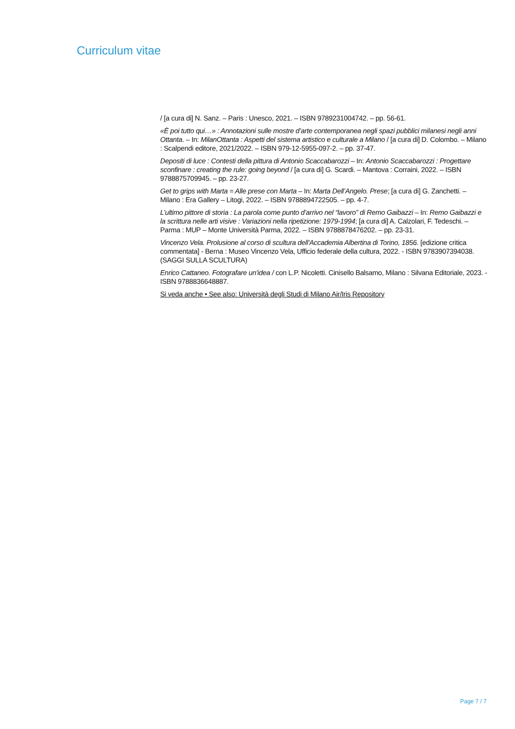Curriculum vitae
/ [a cura di] N. Sanz. – Paris : Unesco, 2021. – ISBN 9789231004742. – pp. 56-61.
«È poi tutto qui…» : Annotazioni sulle mostre d’arte contemporanea negli spazi pubblici milanesi negli anni Ottanta. – In: MilanOttanta : Aspetti del sistema artistico e culturale a Milano / [a cura di] D. Colombo. – Milano : Scalpendi editore, 2021/2022. – ISBN 979-12-5955-097-2. – pp. 37-47.
Depositi di luce : Contesti della pittura di Antonio Scaccabarozzi – In: Antonio Scaccabarozzi : Progettare sconfinare : creating the rule: going beyond / [a cura di] G. Scardi. – Mantova : Corraini, 2022. – ISBN 9788875709945. – pp. 23-27.
Get to grips with Marta = Alle prese con Marta – In: Marta Dell’Angelo. Prese; [a cura di] G. Zanchetti. – Milano : Era Gallery – Litogi, 2022. – ISBN 9788894722505. – pp. 4-7.
L’ultimo pittore di storia : La parola come punto d’arrivo nel “lavoro” di Remo Gaibazzi – In: Remo Gaibazzi e la scrittura nelle arti visive : Variazioni nella ripetizione: 1979-1994; [a cura di] A. Calzolari, F. Tedeschi. – Parma : MUP – Monte Università Parma, 2022. – ISBN 9788878476202. – pp. 23-31.
Vincenzo Vela. Prolusione al corso di scultura dell'Accademia Albertina di Torino, 1856. [edizione critica commentata] - Berna : Museo Vincenzo Vela, Ufficio federale della cultura, 2022. - ISBN 9783907394038. (SAGGI SULLA SCULTURA)
Enrico Cattaneo. Fotografare un'idea / con L.P. Nicoletti. Cinisello Balsamo, Milano : Silvana Editoriale, 2023. - ISBN 9788836648887.
Si veda anche • See also: Università degli Studi di Milano Air/Iris Repository
Page 7 / 7